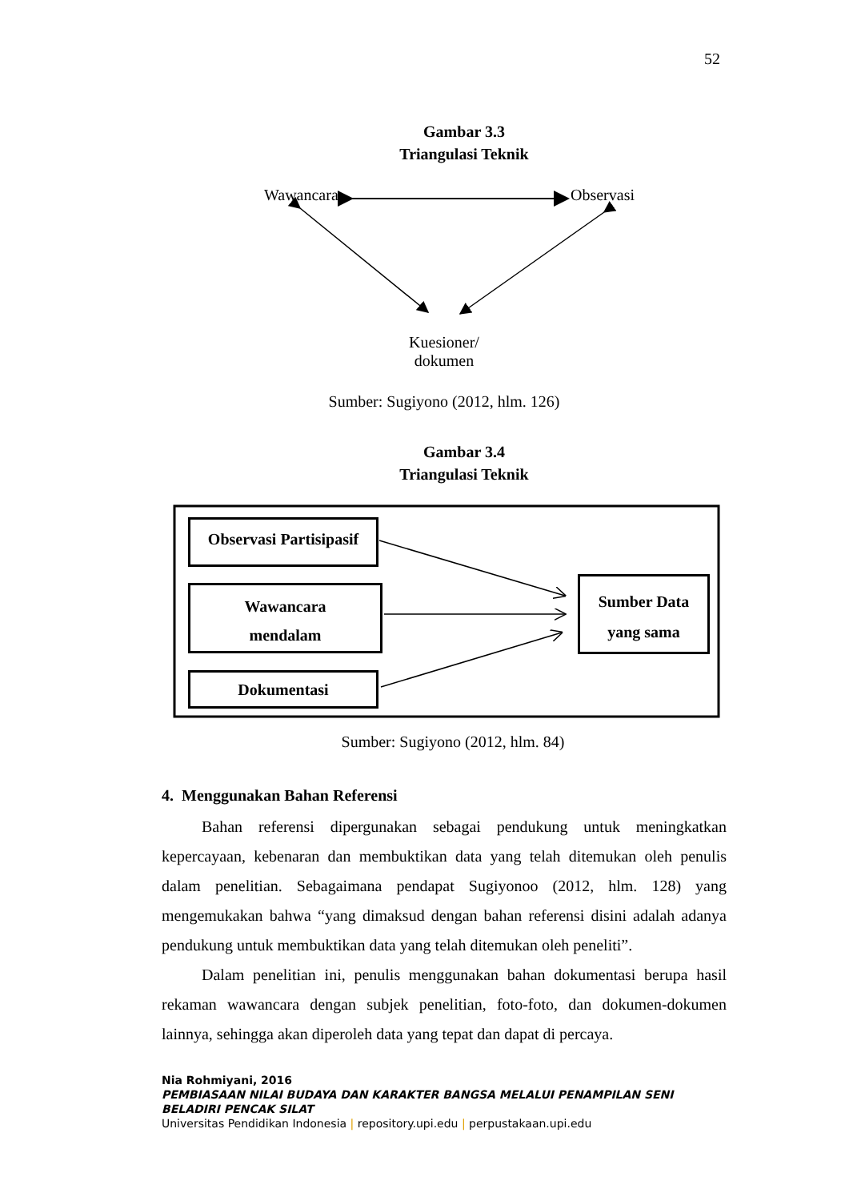52
Gambar 3.3
Triangulasi Teknik
Wawancara Observasi
Kuesioner/
dokumen
Sumber: Sugiyono (2012, hlm. 126)
Gambar 3.4
Triangulasi Teknik
Observasi Partisipasif
Wawancara
mendalam
Dokumentasi
Sumber Data
yang sama
Sumber: Sugiyono (2012, hlm. 84)
4. Menggunakan Bahan Referensi
Bahan referensi dipergunakan sebagai pendukung untuk meningkatkan kepercayaan, kebenaran dan membuktikan data yang telah ditemukan oleh penulis dalam penelitian. Sebagaimana pendapat Sugiyonoo (2012, hlm. 128) yang mengemukakan bahwa “yang dimaksud dengan bahan referensi disini adalah adanya pendukung untuk membuktikan data yang telah ditemukan oleh peneliti”.
Dalam penelitian ini, penulis menggunakan bahan dokumentasi berupa hasil rekaman wawancara dengan subjek penelitian, foto-foto, dan dokumen-dokumen lainnya, sehingga akan diperoleh data yang tepat dan dapat di percaya.
Nia Rohmiyani, 2016
PEMBIASAAN NILAI BUDAYA DAN KARAKTER BANGSA MELALUI PENAMPILAN SENI BELADIRI PENCAK SILAT
Universitas Pendidikan Indonesia | repository.upi.edu | perpustakaan.upi.edu